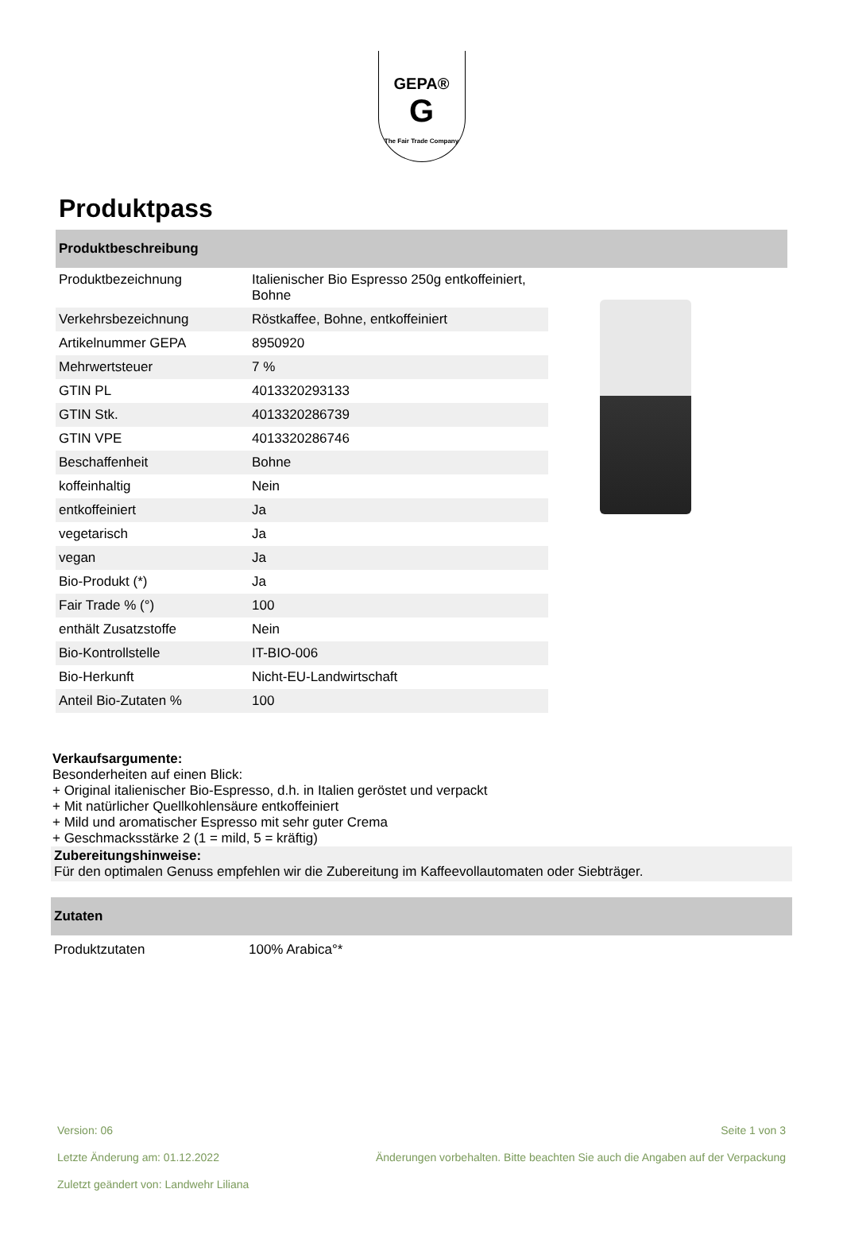GEPA®
G
The Fair Trade Company
Produktpass
Produktbeschreibung
| Produktbezeichnung | Italienischer Bio Espresso 250g entkoffeiniert, Bohne |
| Verkehrsbezeichnung | Röstkaffee, Bohne, entkoffeiniert |
| Artikelnummer GEPA | 8950920 |
| Mehrwertsteuer | 7 % |
| GTIN PL | 4013320293133 |
| GTIN Stk. | 4013320286739 |
| GTIN VPE | 4013320286746 |
| Beschaffenheit | Bohne |
| koffeinhaltig | Nein |
| entkoffeiniert | Ja |
| vegetarisch | Ja |
| vegan | Ja |
| Bio-Produkt (*) | Ja |
| Fair Trade % (°) | 100 |
| enthält Zusatzstoffe | Nein |
| Bio-Kontrollstelle | IT-BIO-006 |
| Bio-Herkunft | Nicht-EU-Landwirtschaft |
| Anteil Bio-Zutaten % | 100 |
Verkaufsargumente:
Besonderheiten auf einen Blick:
+ Original italienischer Bio-Espresso, d.h. in Italien geröstet und verpackt
+ Mit natürlicher Quellkohlensäure entkoffeiniert
+ Mild und aromatischer Espresso mit sehr guter Crema
+ Geschmacksstärke 2 (1 = mild, 5 = kräftig)
Zubereitungshinweise:
Für den optimalen Genuss empfehlen wir die Zubereitung im Kaffeevollautomaten oder Siebträger.
Zutaten
Produktzutaten 100% Arabica°*
Version: 06 Seite 1 von 3
Letzte Änderung am: 01.12.2022 Änderungen vorbehalten. Bitte beachten Sie auch die Angaben auf der Verpackung
Zuletzt geändert von: Landwehr Liliana